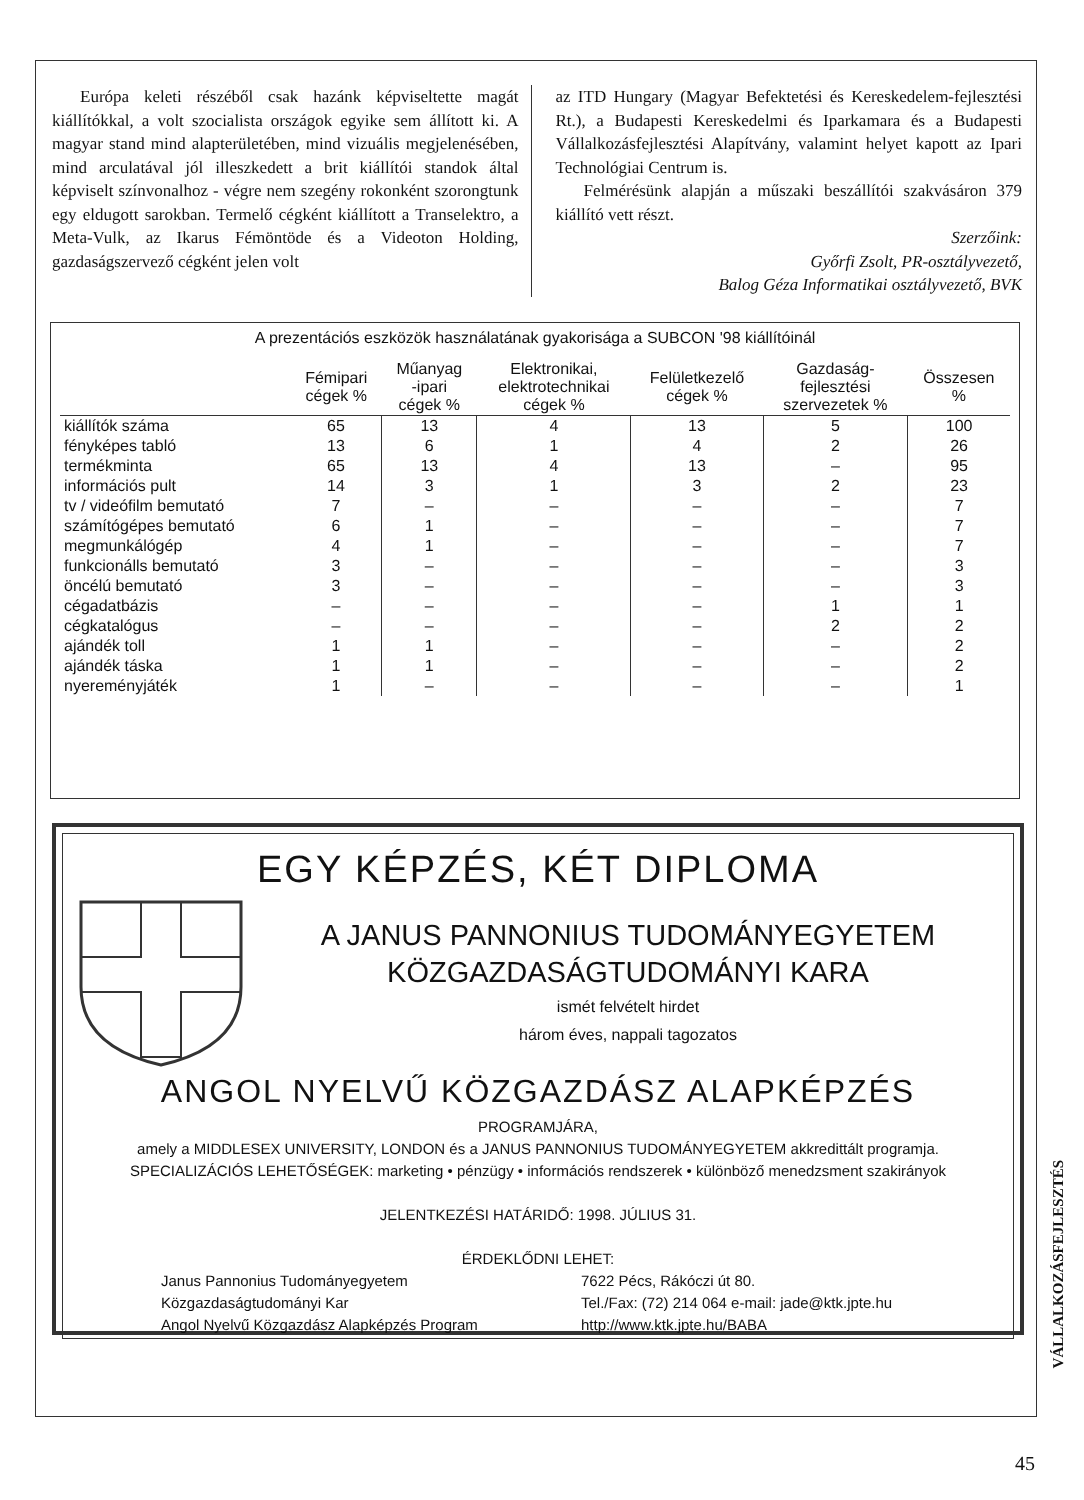Európa keleti részéből csak hazánk képviseltette magát kiállítókkal, a volt szocialista országok egyike sem állított ki. A magyar stand mind alapterületében, mind vizuális megjelenésében, mind arculatával jól illeszkedett a brit kiállítói standok által képviselt színvonalhoz - végre nem szegény rokonként szorongtunk egy eldugott sarokban. Termelő cégként kiállított a Transelektro, a Meta-Vulk, az Ikarus Fémöntöde és a Videoton Holding, gazdaságszervező cégként jelen volt
az ITD Hungary (Magyar Befektetési és Kereskedelem-fejlesztési Rt.), a Budapesti Kereskedelmi és Iparkamara és a Budapesti Vállalkozásfejlesztési Alapítvány, valamint helyet kapott az Ipari Technológiai Centrum is.
Felmérésünk alapján a műszaki beszállítói szakvásáron 379 kiállító vett részt.
Szerzőink:
Győrfi Zsolt, PR-osztályvezető,
Balog Géza Informatikai osztályvezető, BVK
A prezentációs eszközök használatának gyakorisága a SUBCON '98 kiállítóinál
| | Fémipari cégek % | Műanyag -ipari cégek % | Elektronikai, elektrotechnikai cégek % | Felületkezelő cégek % | Gazdaság- fejlesztési szervezetek % | Összesen % |
| --- | --- | --- | --- | --- | --- | --- |
| kiállítók száma | 65 | 13 | 4 | 13 | 5 | 100 |
| fényképes tabló | 13 | 6 | 1 | 4 | 2 | 26 |
| termékminta | 65 | 13 | 4 | 13 | – | 95 |
| információs pult | 14 | 3 | 1 | 3 | 2 | 23 |
| tv / videófilm bemutató | 7 | – | – | – | – | 7 |
| számítógépes bemutató | 6 | 1 | – | – | – | 7 |
| megmunkálógép | 4 | 1 | – | – | – | 7 |
| funkcionálls bemutató | 3 | – | – | – | – | 3 |
| öncélú bemutató | 3 | – | – | – | – | 3 |
| cégadatbázis | – | – | – | – | 1 | 1 |
| cégkatalógus | – | – | – | – | 2 | 2 |
| ajándék toll | 1 | 1 | – | – | – | 2 |
| ajándék táska | 1 | 1 | – | – | – | 2 |
| nyereményjáték | 1 | – | – | – | – | 1 |
EGY KÉPZÉS, KÉT DIPLOMA
A JANUS PANNONIUS TUDOMÁNYEGYETEM
KÖZGAZDASÁGTUDOMÁNYI KARA
ismét felvételt hirdet
három éves, nappali tagozatos
ANGOL NYELVŰ KÖZGAZDÁSZ ALAPKÉPZÉS
PROGRAMJÁRA,
amely a MIDDLESEX UNIVERSITY, LONDON és a JANUS PANNONIUS TUDOMÁNYEGYETEM akkredittált programja.
SPECIALIZÁCIÓS LEHETŐSÉGEK: marketing • pénzügy • információs rendszerek • különböző menedzsment szakirányok
JELENTKEZÉSI HATÁRIDŐ: 1998. JÚLIUS 31.
ÉRDEKLŐDNI LEHET:
Janus Pannonius Tudományegyetem
Közgazdaságtudományi Kar
Angol Nyelvű Közgazdász Alapképzés Program
7622 Pécs, Rákóczi út 80.
Tel./Fax: (72) 214 064 e-mail: jade@ktk.jpte.hu
http://www.ktk.jpte.hu/BABA
VÁLLALKOZÁSFEJLESZTÉS
45